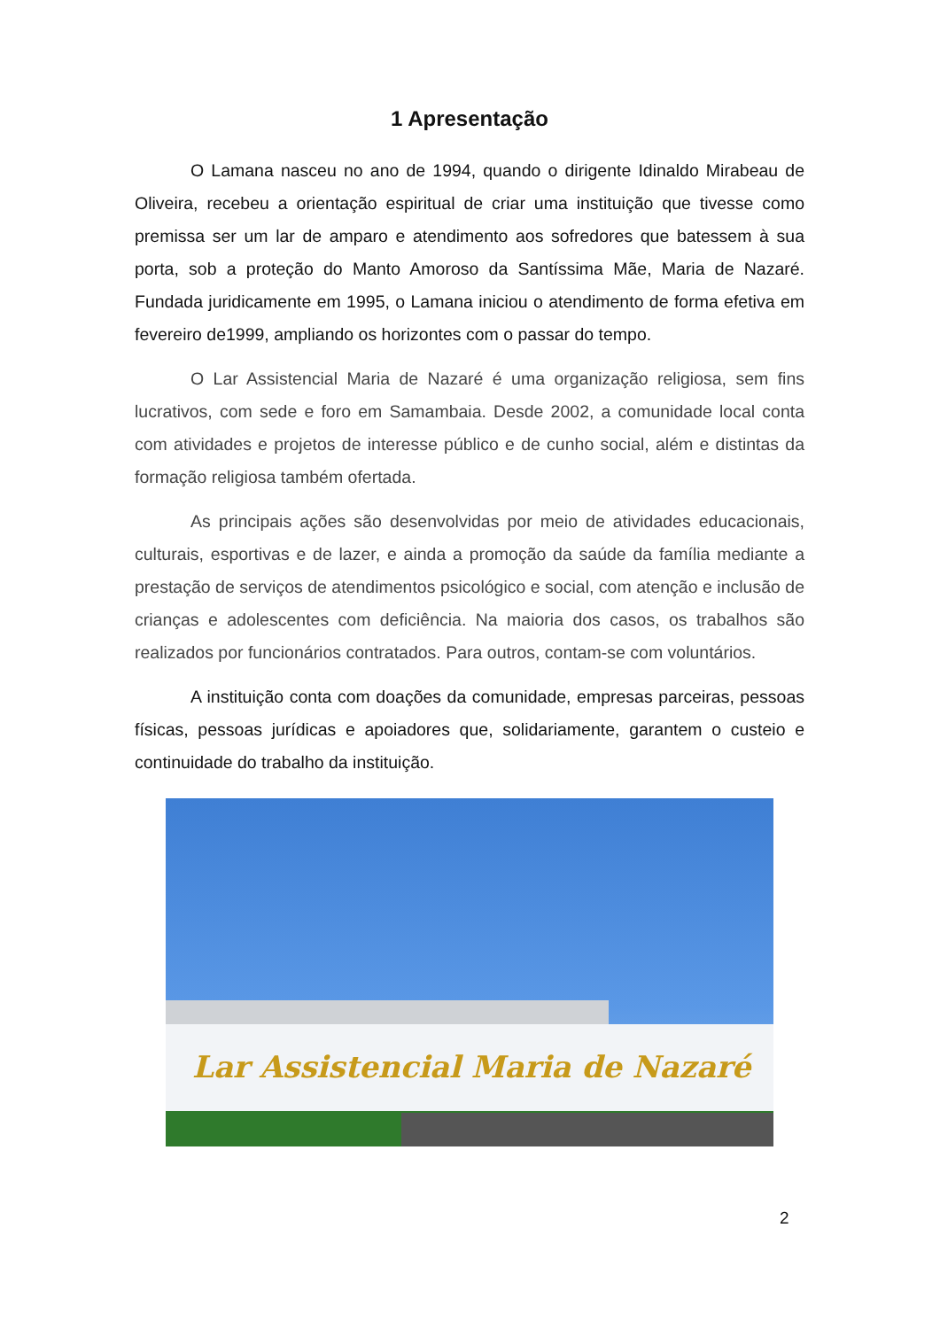1 Apresentação
O Lamana nasceu no ano de 1994, quando o dirigente Idinaldo Mirabeau de Oliveira, recebeu a orientação espiritual de criar uma instituição que tivesse como premissa ser um lar de amparo e atendimento aos sofredores que batessem à sua porta, sob a proteção do Manto Amoroso da Santíssima Mãe, Maria de Nazaré. Fundada juridicamente em 1995, o Lamana iniciou o atendimento de forma efetiva em fevereiro de1999, ampliando os horizontes com o passar do tempo.
O Lar Assistencial Maria de Nazaré é uma organização religiosa, sem fins lucrativos, com sede e foro em Samambaia. Desde 2002, a comunidade local conta com atividades e projetos de interesse público e de cunho social, além e distintas da formação religiosa também ofertada.
As principais ações são desenvolvidas por meio de atividades educacionais, culturais, esportivas e de lazer, e ainda a promoção da saúde da família mediante a prestação de serviços de atendimentos psicológico e social, com atenção e inclusão de crianças e adolescentes com deficiência. Na maioria dos casos, os trabalhos são realizados por funcionários contratados. Para outros, contam-se com voluntários.
A instituição conta com doações da comunidade, empresas parceiras, pessoas físicas, pessoas jurídicas e apoiadores que, solidariamente, garantem o custeio e continuidade do trabalho da instituição.
Lar Assistencial Maria de Nazaré
2